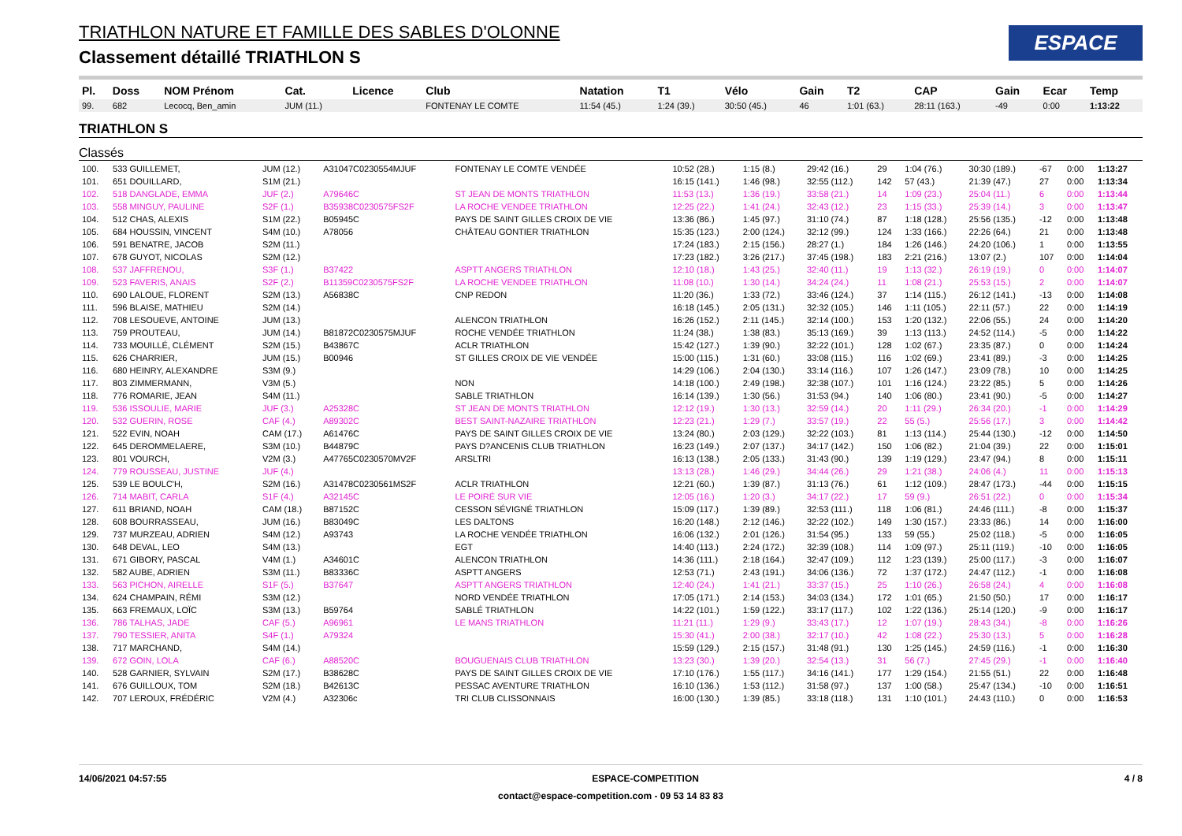TRIATHLON NATURE ET FAMILLE DES SABLES D'OLONNE
Classement détaillé TRIATHLON S
ESPACE
| Pl. | Doss | NOM Prénom | Cat. | Licence | Club | Natation | T1 | Vélo | Gain | T2 | CAP | Gain | Ecar | Temp |
| --- | --- | --- | --- | --- | --- | --- | --- | --- | --- | --- | --- | --- | --- | --- |
| 99. | 682 | Lecocq, Ben_amin | JUM (11.) | | FONTENAY LE COMTE | 11:54 (45.) | 1:24 (39.) | 30:50 (45.) | 46 | 1:01 (63.) | 28:11 (163.) | -49 | 0:00 | 1:13:22 |
TRIATHLON S
Classés
| 100. | 533 GUILLEMET, | JUM (12.) | A31047C0230554MJUF | FONTENAY LE COMTE VENDÉE | 10:52 (28.) | 1:15 (8.) | 29:42 (16.) | 29 | 1:04 (76.) | 30:30 (189.) | -67 | 0:00 | 1:13:27 |
| 101. | 651 DOUILLARD, | S1M (21.) | | | 16:15 (141.) | 1:46 (98.) | 32:55 (112.) | 142 | 57 (43.) | 21:39 (47.) | 27 | 0:00 | 1:13:34 |
| 102. | 518 DANGLADE, EMMA | JUF (2.) | A79646C | ST JEAN DE MONTS TRIATHLON | 11:53 (13.) | 1:36 (19.) | 33:58 (21.) | 14 | 1:09 (23.) | 25:04 (11.) | 6 | 0:00 | 1:13:44 |
| 103. | 558 MINGUY, PAULINE | S2F (1.) | B35938C0230575FS2F | LA ROCHE VENDEE TRIATHLON | 12:25 (22.) | 1:41 (24.) | 32:43 (12.) | 23 | 1:15 (33.) | 25:39 (14.) | 3 | 0:00 | 1:13:47 |
| 104. | 512 CHAS, ALEXIS | S1M (22.) | B05945C | PAYS DE SAINT GILLES CROIX DE VIE | 13:36 (86.) | 1:45 (97.) | 31:10 (74.) | 87 | 1:18 (128.) | 25:56 (135.) | -12 | 0:00 | 1:13:48 |
| 105. | 684 HOUSSIN, VINCENT | S4M (10.) | A78056 | CHÂTEAU GONTIER TRIATHLON | 15:35 (123.) | 2:00 (124.) | 32:12 (99.) | 124 | 1:33 (166.) | 22:26 (64.) | 21 | 0:00 | 1:13:48 |
| 106. | 591 BENATRE, JACOB | S2M (11.) | | | 17:24 (183.) | 2:15 (156.) | 28:27 (1.) | 184 | 1:26 (146.) | 24:20 (106.) | 1 | 0:00 | 1:13:55 |
| 107. | 678 GUYOT, NICOLAS | S2M (12.) | | | 17:23 (182.) | 3:26 (217.) | 37:45 (198.) | 183 | 2:21 (216.) | 13:07 (2.) | 107 | 0:00 | 1:14:04 |
| 108. | 537 JAFFRENOU, | S3F (1.) | B37422 | ASPTT ANGERS TRIATHLON | 12:10 (18.) | 1:43 (25.) | 32:40 (11.) | 19 | 1:13 (32.) | 26:19 (19.) | 0 | 0:00 | 1:14:07 |
| 109. | 523 FAVERIS, ANAIS | S2F (2.) | B11359C0230575FS2F | LA ROCHE VENDEE TRIATHLON | 11:08 (10.) | 1:30 (14.) | 34:24 (24.) | 11 | 1:08 (21.) | 25:53 (15.) | 2 | 0:00 | 1:14:07 |
| 110. | 690 LALOUE, FLORENT | S2M (13.) | A56838C | CNP REDON | 11:20 (36.) | 1:33 (72.) | 33:46 (124.) | 37 | 1:14 (115.) | 26:12 (141.) | -13 | 0:00 | 1:14:08 |
| 111. | 596 BLAISE, MATHIEU | S2M (14.) | | | 16:18 (145.) | 2:05 (131.) | 32:32 (105.) | 146 | 1:11 (105.) | 22:11 (57.) | 22 | 0:00 | 1:14:19 |
| 112. | 708 LESOUEVE, ANTOINE | JUM (13.) | | ALENCON TRIATHLON | 16:26 (152.) | 2:11 (145.) | 32:14 (100.) | 153 | 1:20 (132.) | 22:06 (55.) | 24 | 0:00 | 1:14:20 |
| 113. | 759 PROUTEAU, | JUM (14.) | B81872C0230575MJUF | ROCHE VENDÉE TRIATHLON | 11:24 (38.) | 1:38 (83.) | 35:13 (169.) | 39 | 1:13 (113.) | 24:52 (114.) | -5 | 0:00 | 1:14:22 |
| 114. | 733 MOUILLÉ, CLÉMENT | S2M (15.) | B43867C | ACLR TRIATHLON | 15:42 (127.) | 1:39 (90.) | 32:22 (101.) | 128 | 1:02 (67.) | 23:35 (87.) | 0 | 0:00 | 1:14:24 |
| 115. | 626 CHARRIER, | JUM (15.) | B00946 | ST GILLES CROIX DE VIE VENDÉE | 15:00 (115.) | 1:31 (60.) | 33:08 (115.) | 116 | 1:02 (69.) | 23:41 (89.) | -3 | 0:00 | 1:14:25 |
| 116. | 680 HEINRY, ALEXANDRE | S3M (9.) | | | 14:29 (106.) | 2:04 (130.) | 33:14 (116.) | 107 | 1:26 (147.) | 23:09 (78.) | 10 | 0:00 | 1:14:25 |
| 117. | 803 ZIMMERMANN, | V3M (5.) | | NON | 14:18 (100.) | 2:49 (198.) | 32:38 (107.) | 101 | 1:16 (124.) | 23:22 (85.) | 5 | 0:00 | 1:14:26 |
| 118. | 776 ROMARIE, JEAN | S4M (11.) | | SABLE TRIATHLON | 16:14 (139.) | 1:30 (56.) | 31:53 (94.) | 140 | 1:06 (80.) | 23:41 (90.) | -5 | 0:00 | 1:14:27 |
| 119. | 536 ISSOULIE, MARIE | JUF (3.) | A25328C | ST JEAN DE MONTS TRIATHLON | 12:12 (19.) | 1:30 (13.) | 32:59 (14.) | 20 | 1:11 (29.) | 26:34 (20.) | -1 | 0:00 | 1:14:29 |
| 120. | 532 GUERIN, ROSE | CAF (4.) | A89302C | BEST SAINT-NAZAIRE TRIATHLON | 12:23 (21.) | 1:29 (7.) | 33:57 (19.) | 22 | 55 (5.) | 25:56 (17.) | 3 | 0:00 | 1:14:42 |
| 121. | 522 EVIN, NOAH | CAM (17.) | A61476C | PAYS DE SAINT GILLES CROIX DE VIE | 13:24 (80.) | 2:03 (129.) | 32:22 (103.) | 81 | 1:13 (114.) | 25:44 (130.) | -12 | 0:00 | 1:14:50 |
| 122. | 645 DEROMMELAERE, | S3M (10.) | B44879C | PAYS D?ANCENIS CLUB TRIATHLON | 16:23 (149.) | 2:07 (137.) | 34:17 (142.) | 150 | 1:06 (82.) | 21:04 (39.) | 22 | 0:00 | 1:15:01 |
| 123. | 801 VOURCH, | V2M (3.) | A47765C0230570MV2F | ARSLTRI | 16:13 (138.) | 2:05 (133.) | 31:43 (90.) | 139 | 1:19 (129.) | 23:47 (94.) | 8 | 0:00 | 1:15:11 |
| 124. | 779 ROUSSEAU, JUSTINE | JUF (4.) | | | 13:13 (28.) | 1:46 (29.) | 34:44 (26.) | 29 | 1:21 (38.) | 24:06 (4.) | 11 | 0:00 | 1:15:13 |
| 125. | 539 LE BOULC'H, | S2M (16.) | A31478C0230561MS2F | ACLR TRIATHLON | 12:21 (60.) | 1:39 (87.) | 31:13 (76.) | 61 | 1:12 (109.) | 28:47 (173.) | -44 | 0:00 | 1:15:15 |
| 126. | 714 MABIT, CARLA | S1F (4.) | A32145C | LE POIRÉ SUR VIE | 12:05 (16.) | 1:20 (3.) | 34:17 (22.) | 17 | 59 (9.) | 26:51 (22.) | 0 | 0:00 | 1:15:34 |
| 127. | 611 BRIAND, NOAH | CAM (18.) | B87152C | CESSON SÉVIGNÉ TRIATHLON | 15:09 (117.) | 1:39 (89.) | 32:53 (111.) | 118 | 1:06 (81.) | 24:46 (111.) | -8 | 0:00 | 1:15:37 |
| 128. | 608 BOURRASSEAU, | JUM (16.) | B83049C | LES DALTONS | 16:20 (148.) | 2:12 (146.) | 32:22 (102.) | 149 | 1:30 (157.) | 23:33 (86.) | 14 | 0:00 | 1:16:00 |
| 129. | 737 MURZEAU, ADRIEN | S4M (12.) | A93743 | LA ROCHE VENDÉE TRIATHLON | 16:06 (132.) | 2:01 (126.) | 31:54 (95.) | 133 | 59 (55.) | 25:02 (118.) | -5 | 0:00 | 1:16:05 |
| 130. | 648 DEVAL, LEO | S4M (13.) | | EGT | 14:40 (113.) | 2:24 (172.) | 32:39 (108.) | 114 | 1:09 (97.) | 25:11 (119.) | -10 | 0:00 | 1:16:05 |
| 131. | 671 GIBORY, PASCAL | V4M (1.) | A34601C | ALENCON TRIATHLON | 14:36 (111.) | 2:18 (164.) | 32:47 (109.) | 112 | 1:23 (139.) | 25:00 (117.) | -3 | 0:00 | 1:16:07 |
| 132. | 582 AUBE, ADRIEN | S3M (11.) | B83336C | ASPTT ANGERS | 12:53 (71.) | 2:43 (191.) | 34:06 (136.) | 72 | 1:37 (172.) | 24:47 (112.) | -1 | 0:00 | 1:16:08 |
| 133. | 563 PICHON, AIRELLE | S1F (5.) | B37647 | ASPTT ANGERS TRIATHLON | 12:40 (24.) | 1:41 (21.) | 33:37 (15.) | 25 | 1:10 (26.) | 26:58 (24.) | 4 | 0:00 | 1:16:08 |
| 134. | 624 CHAMPAIN, RÉMI | S3M (12.) | | NORD VENDÉE TRIATHLON | 17:05 (171.) | 2:14 (153.) | 34:03 (134.) | 172 | 1:01 (65.) | 21:50 (50.) | 17 | 0:00 | 1:16:17 |
| 135. | 663 FREMAUX, LOÏC | S3M (13.) | B59764 | SABLÉ TRIATHLON | 14:22 (101.) | 1:59 (122.) | 33:17 (117.) | 102 | 1:22 (136.) | 25:14 (120.) | -9 | 0:00 | 1:16:17 |
| 136. | 786 TALHAS, JADE | CAF (5.) | A96961 | LE MANS TRIATHLON | 11:21 (11.) | 1:29 (9.) | 33:43 (17.) | 12 | 1:07 (19.) | 28:43 (34.) | -8 | 0:00 | 1:16:26 |
| 137. | 790 TESSIER, ANITA | S4F (1.) | A79324 | | 15:30 (41.) | 2:00 (38.) | 32:17 (10.) | 42 | 1:08 (22.) | 25:30 (13.) | 5 | 0:00 | 1:16:28 |
| 138. | 717 MARCHAND, | S4M (14.) | | | 15:59 (129.) | 2:15 (157.) | 31:48 (91.) | 130 | 1:25 (145.) | 24:59 (116.) | -1 | 0:00 | 1:16:30 |
| 139. | 672 GOIN, LOLA | CAF (6.) | A88520C | BOUGUENAIS CLUB TRIATHLON | 13:23 (30.) | 1:39 (20.) | 32:54 (13.) | 31 | 56 (7.) | 27:45 (29.) | -1 | 0:00 | 1:16:40 |
| 140. | 528 GARNIER, SYLVAIN | S2M (17.) | B38628C | PAYS DE SAINT GILLES CROIX DE VIE | 17:10 (176.) | 1:55 (117.) | 34:16 (141.) | 177 | 1:29 (154.) | 21:55 (51.) | 22 | 0:00 | 1:16:48 |
| 141. | 676 GUILLOUX, TOM | S2M (18.) | B42613C | PESSAC AVENTURE TRIATHLON | 16:10 (136.) | 1:53 (112.) | 31:58 (97.) | 137 | 1:00 (58.) | 25:47 (134.) | -10 | 0:00 | 1:16:51 |
| 142. | 707 LEROUX, FRÉDÉRIC | V2M (4.) | A32306c | TRI CLUB CLISSONNAIS | 16:00 (130.) | 1:39 (85.) | 33:18 (118.) | 131 | 1:10 (101.) | 24:43 (110.) | 0 | 0:00 | 1:16:53 |
14/06/2021 04:57:55 ESPACE-COMPETITION 4 / 8
contact@espace-competition.com - 09 53 14 83 83